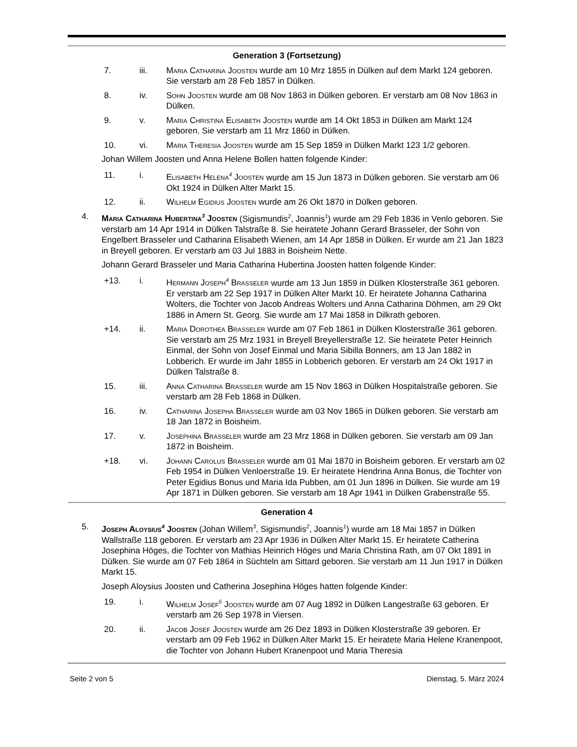Generation 3 (Fortsetzung)
7. iii. Maria Catharina Joosten wurde am 10 Mrz 1855 in Dülken auf dem Markt 124 geboren. Sie verstarb am 28 Feb 1857 in Dülken.
8. iv. Sohn Joosten wurde am 08 Nov 1863 in Dülken geboren. Er verstarb am 08 Nov 1863 in Dülken.
9. v. Maria Christina Elisabeth Joosten wurde am 14 Okt 1853 in Dülken am Markt 124 geboren. Sie verstarb am 11 Mrz 1860 in Dülken.
10. vi. Maria Theresia Joosten wurde am 15 Sep 1859 in Dülken Markt 123 1/2 geboren.
Johan Willem Joosten und Anna Helene Bollen hatten folgende Kinder:
11. i. Elisabeth Helena<sup>4</sup> Joosten wurde am 15 Jun 1873 in Dülken geboren. Sie verstarb am 06 Okt 1924 in Dülken Alter Markt 15.
12. ii. Wilhelm Egidius Joosten wurde am 26 Okt 1870 in Dülken geboren.
4. Maria Catharina Hubertina<sup>3</sup> Joosten (Sigismundis<sup>2</sup>, Joannis<sup>1</sup>) wurde am 29 Feb 1836 in Venlo geboren. Sie verstarb am 14 Apr 1914 in Dülken Talstraße 8. Sie heiratete Johann Gerard Brasseler, der Sohn von Engelbert Brasseler und Catharina Elisabeth Wienen, am 14 Apr 1858 in Dülken. Er wurde am 21 Jan 1823 in Breyell geboren. Er verstarb am 03 Jul 1883 in Boisheim Nette.
Johann Gerard Brasseler und Maria Catharina Hubertina Joosten hatten folgende Kinder:
+13. i. Hermann Joseph<sup>4</sup> Braßeler wurde am 13 Jun 1859 in Dülken Klosterstraße 361 geboren. Er verstarb am 22 Sep 1917 in Dülken Alter Markt 10. Er heiratete Johanna Catharina Wolters, die Tochter von Jacob Andreas Wolters und Anna Catharina Döhmen, am 29 Okt 1886 in Amern St. Georg. Sie wurde am 17 Mai 1858 in Dilkrath geboren.
+14. ii. Maria Dorothea Braßeler wurde am 07 Feb 1861 in Dülken Klosterstraße 361 geboren. Sie verstarb am 25 Mrz 1931 in Breyell Breyellerstraße 12. Sie heiratete Peter Heinrich Einmal, der Sohn von Josef Einmal und Maria Sibilla Bonners, am 13 Jan 1882 in Lobberich. Er wurde im Jahr 1855 in Lobberich geboren. Er verstarb am 24 Okt 1917 in Dülken Talstraße 8.
15. iii. Anna Catharina Braßeler wurde am 15 Nov 1863 in Dülken Hospitalstraße geboren. Sie verstarb am 28 Feb 1868 in Dülken.
16. iv. Catharina Josepha Braßeler wurde am 03 Nov 1865 in Dülken geboren. Sie verstarb am 18 Jan 1872 in Boisheim.
17. v. Josephina Braßeler wurde am 23 Mrz 1868 in Dülken geboren. Sie verstarb am 09 Jan 1872 in Boisheim.
+18. vi. Johann Carolus Braßeler wurde am 01 Mai 1870 in Boisheim geboren. Er verstarb am 02 Feb 1954 in Dülken Venloerstraße 19. Er heiratete Hendrina Anna Bonus, die Tochter von Peter Egidius Bonus und Maria Ida Pubben, am 01 Jun 1896 in Dülken. Sie wurde am 19 Apr 1871 in Dülken geboren. Sie verstarb am 18 Apr 1941 in Dülken Grabenstraße 55.
Generation 4
5. Joseph Aloysius<sup>4</sup> Joosten (Johan Willem<sup>3</sup>, Sigismundis<sup>2</sup>, Joannis<sup>1</sup>) wurde am 18 Mai 1857 in Dülken Wallstraße 118 geboren. Er verstarb am 23 Apr 1936 in Dülken Alter Markt 15. Er heiratete Catherina Josephina Höges, die Tochter von Mathias Heinrich Höges und Maria Christina Rath, am 07 Okt 1891 in Dülken. Sie wurde am 07 Feb 1864 in Süchteln am Sittard geboren. Sie verstarb am 11 Jun 1917 in Dülken Markt 15.
Joseph Aloysius Joosten und Catherina Josephina Höges hatten folgende Kinder:
19. i. Wilhelm Josef<sup>5</sup> Joosten wurde am 07 Aug 1892 in Dülken Langestraße 63 geboren. Er verstarb am 26 Sep 1978 in Viersen.
20. ii. Jacob Josef Joosten wurde am 26 Dez 1893 in Dülken Klosterstraße 39 geboren. Er verstarb am 09 Feb 1962 in Dülken Alter Markt 15. Er heiratete Maria Helene Kranenpoot, die Tochter von Johann Hubert Kranenpoot und Maria Theresia
Seite 2 von 5 Dienstag, 5. März 2024